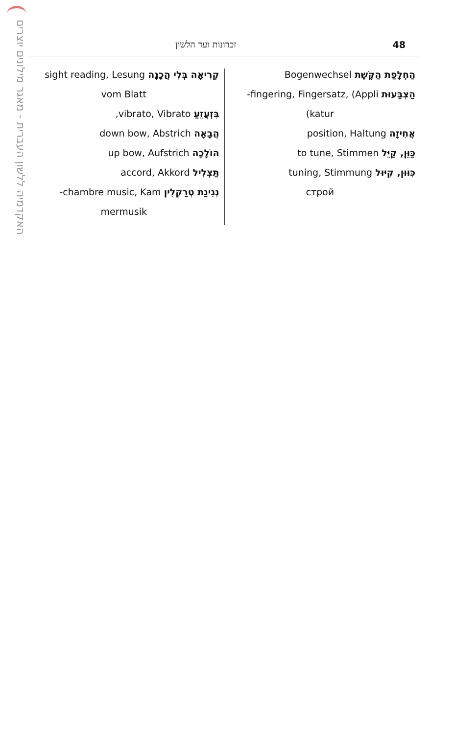האקדמיה ללשון העברית - מאגר מילונים יוצרים
זכרונות ועד הלשון 48
הַחְלָפַת הַקֶּשֶׁת Bogenwechsel
הַצְבָּעוּת fingering, Fingersatz, (Appli-
katur)
אֲחִיזָה position, Haltung
כַּוֵּן, קַיֵּל to tune, Stimmen
כִּוּוּן, קִיּוּל tuning, Stimmung
строй
קְרִיאָה בְּלִי הֲכָנָה sight reading, Lesung
vom Blatt
בִּזְעֲזֵעַ vibrato, Vibrato,
הֲבָאָה down bow, Abstrich
הוֹלָכָה up bow, Aufstrich
תַּצְלִיל accord, Akkord
נְגִינַת טְרַקְלִין chambre music, Kam-
mermusik